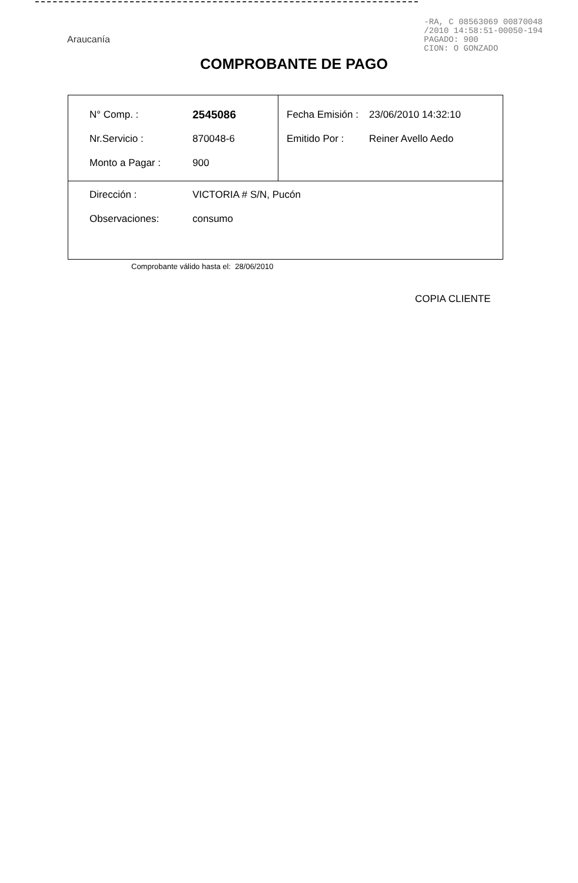Araucanía
-RA, C 08563069 00870048
/2010 14:58:51-00050-194
PAGADO: 900
CION: O GONZADO
COMPROBANTE DE PAGO
| N° Comp. : 2545086 Nr.Servicio : 870048-6 Monto a Pagar : 900 | Fecha Emisión : 23/06/2010 14:32:10 Emitido Por : Reiner Avello Aedo |
| Dirección : VICTORIA # S/N, Pucón Observaciones: consumo | |
Comprobante válido hasta el: 28/06/2010
COPIA CLIENTE